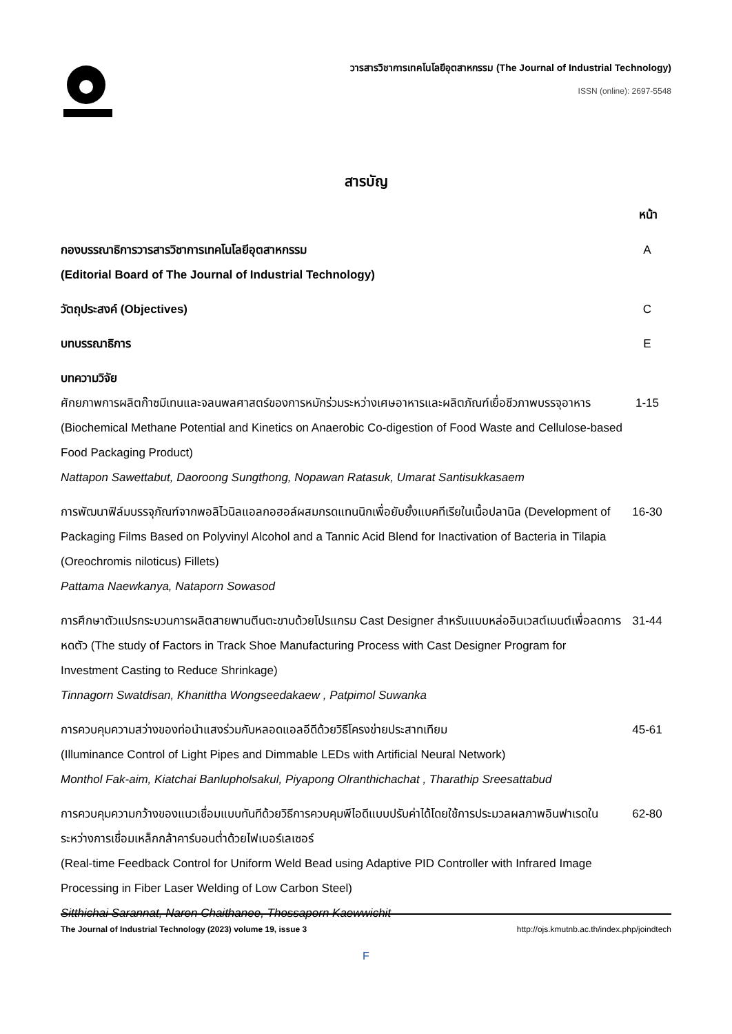วารสารวิชาการเทคโนโลยีอุตสาหกรรม (The Journal of Industrial Technology)
ISSN (online): 2697-5548
สารบัญ
หน้า
กองบรรณาธิการวารสารวิชาการเทคโนโลยีอุตสาหกรรม
(Editorial Board of The Journal of Industrial Technology)
A
วัตถุประสงค์ (Objectives) C
บทบรรณาธิการ E
บทความวิจัย
ศักยภาพการผลิตก๊าซมีเทนและจลนพลศาสตร์ของการหมักร่วมระหว่างเศษอาหารและผลิตภัณฑ์เยื่อชีวภาพบรรจุอาหาร (Biochemical Methane Potential and Kinetics on Anaerobic Co-digestion of Food Waste and Cellulose-based Food Packaging Product)
Nattapon Sawettabut, Daoroong Sungthong, Nopawan Ratasuk, Umarat Santisukkasaem
1-15
การพัฒนาฟิล์มบรรจุภัณฑ์จากพอลิไวนิลแอลกอฮอล์ผสมกรดแทนนิกเพื่อยับยั้งแบคทีเรียในเนื้อปลานิล (Development of Packaging Films Based on Polyvinyl Alcohol and a Tannic Acid Blend for Inactivation of Bacteria in Tilapia (Oreochromis niloticus) Fillets)
Pattama Naewkanya, Nataporn Sowasod
16-30
การศึกษาตัวแปรกระบวนการผลิตสายพานตีนตะขาบด้วยโปรแกรม Cast Designer สำหรับแบบหล่ออินเวสต์เมนต์เพื่อลดการหดตัว (The study of Factors in Track Shoe Manufacturing Process with Cast Designer Program for Investment Casting to Reduce Shrinkage)
Tinnagorn Swatdisan, Khanittha Wongseedakaew , Patpimol Suwanka
31-44
การควบคุมความสว่างของท่อนำแสงร่วมกับหลอดแอลอีดีด้วยวิธีโครงข่ายประสาทเทียม
(Illuminance Control of Light Pipes and Dimmable LEDs with Artificial Neural Network)
Monthol Fak-aim, Kiatchai Banlupholsakul, Piyapong Olranthichachat , Tharathip Sreesattabud
45-61
การควบคุมความกว้างของแนวเชื่อมแบบทันทีด้วยวิธีการควบคุมพีไอดีแบบปรับค่าได้โดยใช้การประมวลผลภาพอินฟาเรดในระหว่างการเชื่อมเหล็กกล้าคาร์บอนต่ำด้วยไฟเบอร์เลเซอร์
(Real-time Feedback Control for Uniform Weld Bead using Adaptive PID Controller with Infrared Image Processing in Fiber Laser Welding of Low Carbon Steel)
Sitthichai Sarannat, Naren Chaithanee, Thossaporn Kaewwichit
62-80
The Journal of Industrial Technology (2023) volume 19, issue 3 http://ojs.kmutnb.ac.th/index.php/joindtech
F